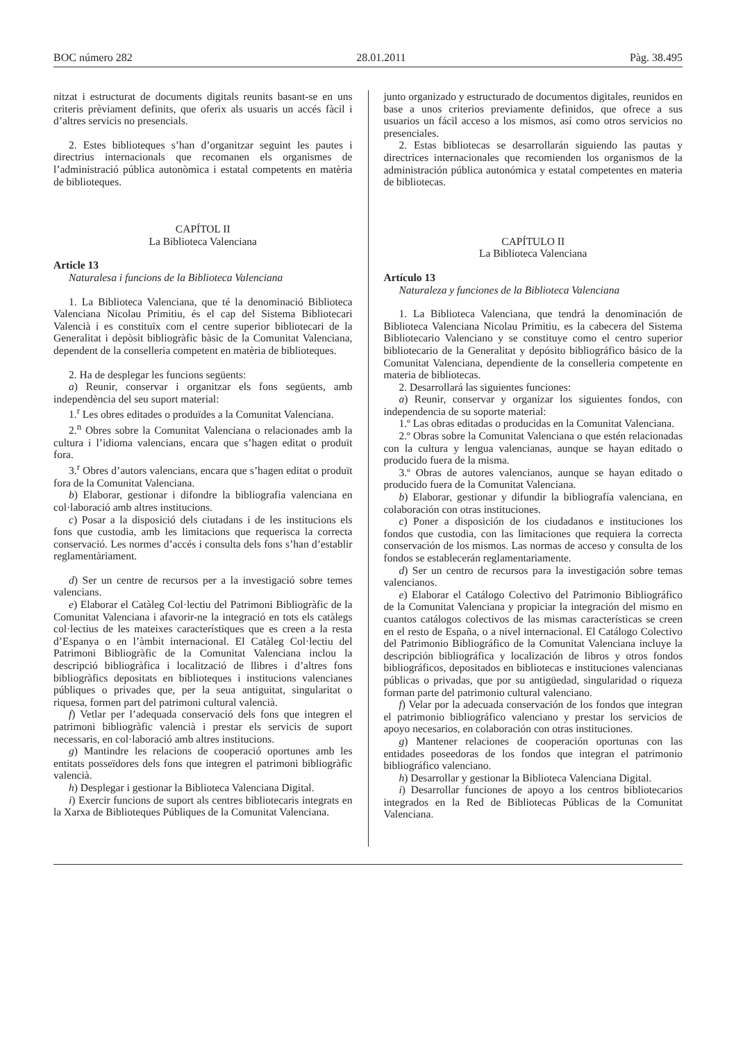BOC número 282 28.01.2011 Pàg. 38.495
nitzat i estructurat de documents digitals reunits basant-se en uns criteris prèviament definits, que oferix als usuaris un accés fàcil i d’altres servicis no presencials.
2. Estes biblioteques s’han d’organitzar seguint les pautes i directrius internacionals que recomanen els organismes de l’administració pública autonòmica i estatal competents en matèria de biblioteques.
CAPÍTOL II
La Biblioteca Valenciana
Article 13
Naturalesa i funcions de la Biblioteca Valenciana
1. La Biblioteca Valenciana, que té la denominació Biblioteca Valenciana Nicolau Primitiu, és el cap del Sistema Bibliotecari Valencià i es constituïx com el centre superior bibliotecari de la Generalitat i depòsit bibliogràfic bàsic de la Comunitat Valenciana, dependent de la conselleria competent en matèria de biblioteques.
2. Ha de desplegar les funcions següents:
a) Reunir, conservar i organitzar els fons següents, amb independència del seu suport material:
1.<sup>r</sup> Les obres editades o produïdes a la Comunitat Valenciana.
2.<sup>n</sup> Obres sobre la Comunitat Valenciana o relacionades amb la cultura i l’idioma valencians, encara que s’hagen editat o produït fora.
3.<sup>r</sup> Obres d’autors valencians, encara que s’hagen editat o produït fora de la Comunitat Valenciana.
b) Elaborar, gestionar i difondre la bibliografia valenciana en col·laboració amb altres institucions.
c) Posar a la disposició dels ciutadans i de les institucions els fons que custodia, amb les limitacions que requerisca la correcta conservació. Les normes d’accés i consulta dels fons s’han d’establir reglamentàriament.
d) Ser un centre de recursos per a la investigació sobre temes valencians.
e) Elaborar el Catàleg Col·lectiu del Patrimoni Bibliogràfic de la Comunitat Valenciana i afavorir-ne la integració en tots els catàlegs col·lectius de les mateixes característiques que es creen a la resta d’Espanya o en l’àmbit internacional. El Catàleg Col·lectiu del Patrimoni Bibliogràfic de la Comunitat Valenciana inclou la descripció bibliogràfica i localització de llibres i d’altres fons bibliogràfics depositats en biblioteques i institucions valencianes públiques o privades que, per la seua antiguitat, singularitat o riquesa, formen part del patrimoni cultural valencià.
f) Vetlar per l’adequada conservació dels fons que integren el patrimoni bibliogràfic valencià i prestar els servicis de suport necessaris, en col·laboració amb altres institucions.
g) Mantindre les relacions de cooperació oportunes amb les entitats posseïdores dels fons que integren el patrimoni bibliogràfic valencià.
h) Desplegar i gestionar la Biblioteca Valenciana Digital.
i) Exercir funcions de suport als centres bibliotecaris integrats en la Xarxa de Biblioteques Públiques de la Comunitat Valenciana.
junto organizado y estructurado de documentos digitales, reunidos en base a unos criterios previamente definidos, que ofrece a sus usuarios un fácil acceso a los mismos, así como otros servicios no presenciales.
2. Estas bibliotecas se desarrollarán siguiendo las pautas y directrices internacionales que recomienden los organismos de la administración pública autonómica y estatal competentes en materia de bibliotecas.
CAPÍTULO II
La Biblioteca Valenciana
Artículo 13
Naturaleza y funciones de la Biblioteca Valenciana
1. La Biblioteca Valenciana, que tendrá la denominación de Biblioteca Valenciana Nicolau Primitiu, es la cabecera del Sistema Bibliotecario Valenciano y se constituye como el centro superior bibliotecario de la Generalitat y depósito bibliográfico básico de la Comunitat Valenciana, dependiente de la conselleria competente en materia de bibliotecas.
2. Desarrollará las siguientes funciones:
a) Reunir, conservar y organizar los siguientes fondos, con independencia de su soporte material:
1.º Las obras editadas o producidas en la Comunitat Valenciana.
2.º Obras sobre la Comunitat Valenciana o que estén relacionadas con la cultura y lengua valencianas, aunque se hayan editado o producido fuera de la misma.
3.º Obras de autores valencianos, aunque se hayan editado o producido fuera de la Comunitat Valenciana.
b) Elaborar, gestionar y difundir la bibliografía valenciana, en colaboración con otras instituciones.
c) Poner a disposición de los ciudadanos e instituciones los fondos que custodia, con las limitaciones que requiera la correcta conservación de los mismos. Las normas de acceso y consulta de los fondos se establecerán reglamentariamente.
d) Ser un centro de recursos para la investigación sobre temas valencianos.
e) Elaborar el Catálogo Colectivo del Patrimonio Bibliográfico de la Comunitat Valenciana y propiciar la integración del mismo en cuantos catálogos colectivos de las mismas características se creen en el resto de España, o a nivel internacional. El Catálogo Colectivo del Patrimonio Bibliográfico de la Comunitat Valenciana incluye la descripción bibliográfica y localización de libros y otros fondos bibliográficos, depositados en bibliotecas e instituciones valencianas públicas o privadas, que por su antigüedad, singularidad o riqueza forman parte del patrimonio cultural valenciano.
f) Velar por la adecuada conservación de los fondos que integran el patrimonio bibliográfico valenciano y prestar los servicios de apoyo necesarios, en colaboración con otras instituciones.
g) Mantener relaciones de cooperación oportunas con las entidades poseedoras de los fondos que integran el patrimonio bibliográfico valenciano.
h) Desarrollar y gestionar la Biblioteca Valenciana Digital.
i) Desarrollar funciones de apoyo a los centros bibliotecarios integrados en la Red de Bibliotecas Públicas de la Comunitat Valenciana.